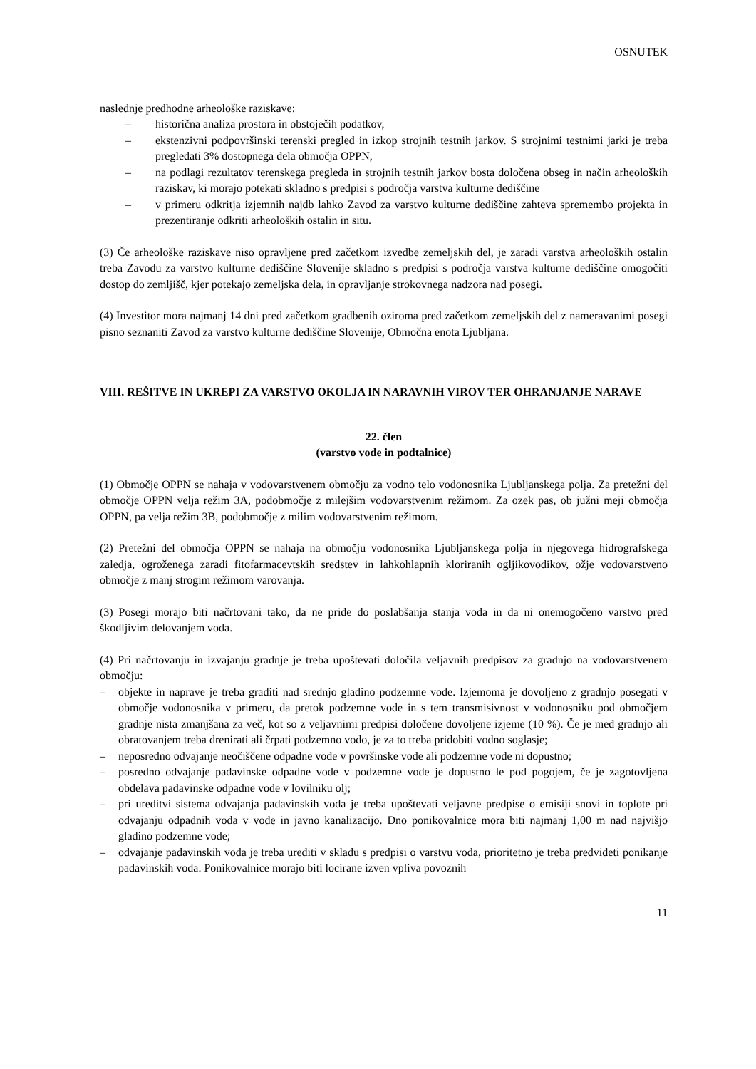OSNUTEK
naslednje predhodne arheološke raziskave:
– historična analiza prostora in obstoječih podatkov,
– ekstenzivni podpovršinski terenski pregled in izkop strojnih testnih jarkov. S strojnimi testnimi jarki je treba pregledati 3% dostopnega dela območja OPPN,
– na podlagi rezultatov terenskega pregleda in strojnih testnih jarkov bosta določena obseg in način arheoloških raziskav, ki morajo potekati skladno s predpisi s področja varstva kulturne dediščine
– v primeru odkritja izjemnih najdb lahko Zavod za varstvo kulturne dediščine zahteva spremembo projekta in prezentiranje odkriti arheoloških ostalin in situ.
(3) Če arheološke raziskave niso opravljene pred začetkom izvedbe zemeljskih del, je zaradi varstva arheoloških ostalin treba Zavodu za varstvo kulturne dediščine Slovenije skladno s predpisi s področja varstva kulturne dediščine omogočiti dostop do zemljišč, kjer potekajo zemeljska dela, in opravljanje strokovnega nadzora nad posegi.
(4) Investitor mora najmanj 14 dni pred začetkom gradbenih oziroma pred začetkom zemeljskih del z nameravanimi posegi pisno seznaniti Zavod za varstvo kulturne dediščine Slovenije, Območna enota Ljubljana.
VIII. REŠITVE IN UKREPI ZA VARSTVO OKOLJA IN NARAVNIH VIROV TER OHRANJANJE NARAVE
22. člen
(varstvo vode in podtalnice)
(1) Območje OPPN se nahaja v vodovarstvenem območju za vodno telo vodonosnika Ljubljanskega polja. Za pretežni del območje OPPN velja režim 3A, podobmočje z milejšim vodovarstvenim režimom. Za ozek pas, ob južni meji območja OPPN, pa velja režim 3B, podobmočje z milim vodovarstvenim režimom.
(2) Pretežni del območja OPPN se nahaja na območju vodonosnika Ljubljanskega polja in njegovega hidrografskega zaledja, ogroženega zaradi fitofarmacevtskih sredstev in lahkohlapnih kloriranih ogljikovodikov, ožje vodovarstveno območje z manj strogim režimom varovanja.
(3) Posegi morajo biti načrtovani tako, da ne pride do poslabšanja stanja voda in da ni onemogočeno varstvo pred škodljivim delovanjem voda.
(4) Pri načrtovanju in izvajanju gradnje je treba upoštevati določila veljavnih predpisov za gradnjo na vodovarstvenem območju:
– objekte in naprave je treba graditi nad srednjo gladino podzemne vode. Izjemoma je dovoljeno z gradnjo posegati v območje vodonosnika v primeru, da pretok podzemne vode in s tem transmisivnost v vodonosniku pod območjem gradnje nista zmanjšana za več, kot so z veljavnimi predpisi določene dovoljene izjeme (10 %). Če je med gradnjo ali obratovanjem treba drenirati ali črpati podzemno vodo, je za to treba pridobiti vodno soglasje;
– neposredno odvajanje neočiščene odpadne vode v površinske vode ali podzemne vode ni dopustno;
– posredno odvajanje padavinske odpadne vode v podzemne vode je dopustno le pod pogojem, če je zagotovljena obdelava padavinske odpadne vode v lovilniku olj;
– pri ureditvi sistema odvajanja padavinskih voda je treba upoštevati veljavne predpise o emisiji snovi in toplote pri odvajanju odpadnih voda v vode in javno kanalizacijo. Dno ponikovalnice mora biti najmanj 1,00 m nad najvišjo gladino podzemne vode;
– odvajanje padavinskih voda je treba urediti v skladu s predpisi o varstvu voda, prioritetno je treba predvideti ponikanje padavinskih voda. Ponikovalnice morajo biti locirane izven vpliva povoznih
11